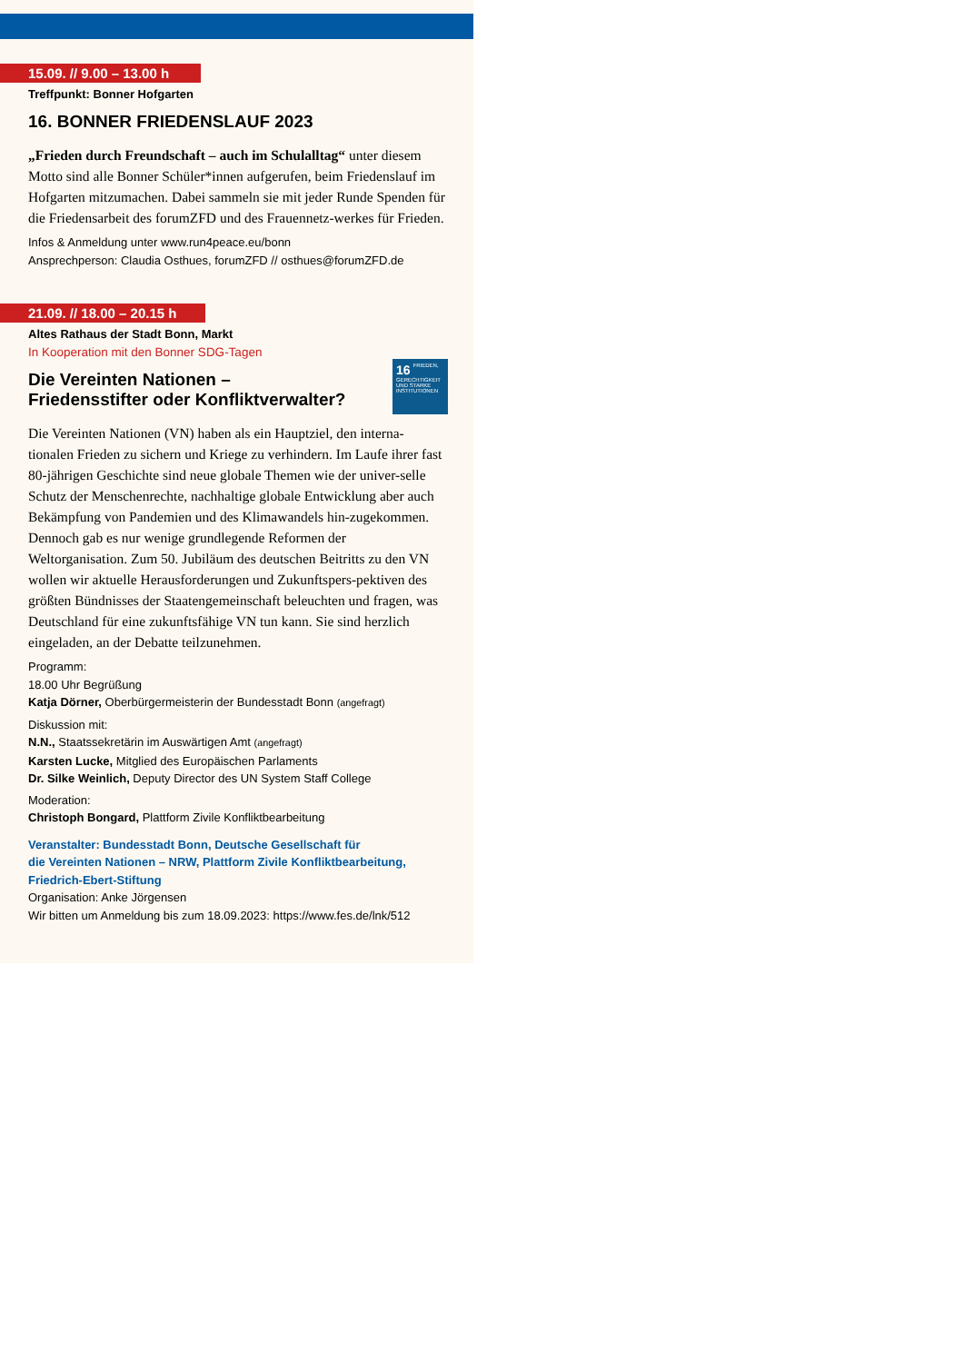15.09. // 9.00 – 13.00 h
Treffpunkt: Bonner Hofgarten
16. BONNER FRIEDENSLAUF 2023
„Frieden durch Freundschaft – auch im Schulalltag“ unter diesem Motto sind alle Bonner Schüler*innen aufgerufen, beim Friedenslauf im Hofgarten mitzumachen. Dabei sammeln sie mit jeder Runde Spenden für die Friedensarbeit des forumZFD und des Frauennetz-werkes für Frieden.
Infos & Anmeldung unter www.run4peace.eu/bonn
Ansprechperson: Claudia Osthues, forumZFD // osthues@forumZFD.de
21.09. // 18.00 – 20.15 h
Altes Rathaus der Stadt Bonn, Markt
In Kooperation mit den Bonner SDG-Tagen
16 FRIEDEN, GERECHTIGKEIT UND STARKE INSTITUTIONEN
Die Vereinten Nationen –
Friedensstifter oder Konfliktverwalter?
Die Vereinten Nationen (VN) haben als ein Hauptziel, den interna-tionalen Frieden zu sichern und Kriege zu verhindern. Im Laufe ihrer fast 80-jährigen Geschichte sind neue globale Themen wie der univer-selle Schutz der Menschenrechte, nachhaltige globale Entwicklung aber auch Bekämpfung von Pandemien und des Klimawandels hin-zugekommen. Dennoch gab es nur wenige grundlegende Reformen der Weltorganisation. Zum 50. Jubiläum des deutschen Beitritts zu den VN wollen wir aktuelle Herausforderungen und Zukunftspers-pektiven des größten Bündnisses der Staatengemeinschaft beleuchten und fragen, was Deutschland für eine zukunftsfähige VN tun kann. Sie sind herzlich eingeladen, an der Debatte teilzunehmen.
Programm:
18.00 Uhr Begrüßung
Katja Dörner, Oberbürgermeisterin der Bundesstadt Bonn (angefragt)
Diskussion mit:
N.N., Staatssekretärin im Auswärtigen Amt (angefragt)
Karsten Lucke, Mitglied des Europäischen Parlaments
Dr. Silke Weinlich, Deputy Director des UN System Staff College
Moderation:
Christoph Bongard, Plattform Zivile Konfliktbearbeitung
Veranstalter: Bundesstadt Bonn, Deutsche Gesellschaft für
die Vereinten Nationen – NRW, Plattform Zivile Konfliktbearbeitung,
Friedrich-Ebert-Stiftung
Organisation: Anke Jörgensen
Wir bitten um Anmeldung bis zum 18.09.2023: https://www.fes.de/lnk/512